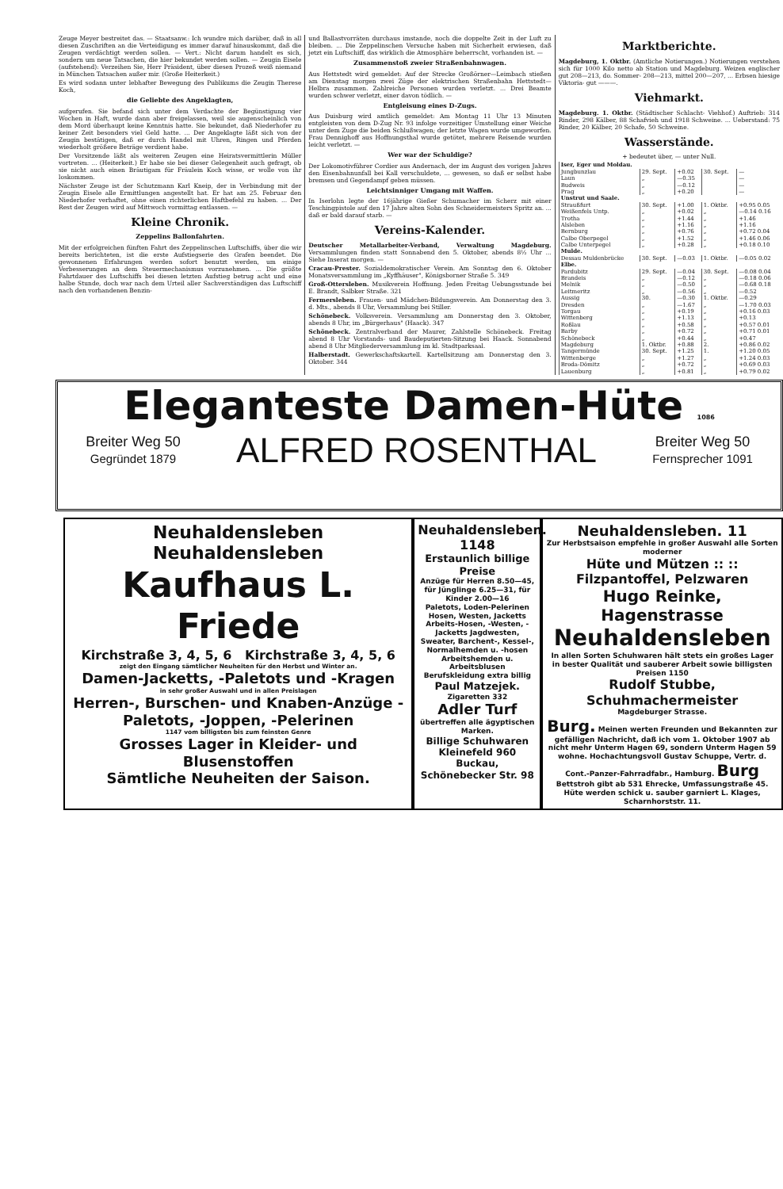Zeuge Meyer bestreitet das. — Staatsanw.: Ich wundre mich darüber, daß in all diesen Zuschriften an die Verteidigung es immer darauf hinauskommt, daß die Zeugen verdächtigt werden sollen. — Vert.: Nicht darum handelt es sich, sondern um neue Tatsachen, die hier bekundet werden sollen. — Zeugin Eisele (aufstehend): Verzeihen Sie, Herr Präsident, über diesen Prozeß weiß niemand in München Tatsachen außer mir. (Große Heiterkeit.)
Es wird sodann unter lebhafter Bewegung des Publikums die Zeugin Therese Koch,
die Geliebte des Angeklagten,
aufgerufen. Sie befand sich unter dem Verdachte der Begünstigung vier Wochen in Haft, wurde dann aber freigelassen, weil sie augenscheinlich von dem Mord überhaupt keine Kenntnis hatte. Sie bekundet, daß Niederhofer zu keiner Zeit besonders viel Geld hatte. ... Der Angeklagte läßt sich von der Zeugin bestätigen, daß er durch Handel mit Uhren, Ringen und Pferden wiederholt größere Beträge verdient habe.
Der Vorsitzende läßt als weiteren Zeugen eine Heiratsvermittlerin Müller vortreten. ... (Heiterkeit.) Er habe sie bei dieser Gelegenheit auch gefragt, ob sie nicht auch einen Bräutigam für Fräulein Koch wisse, er wolle von ihr loskommen.
Nächster Zeuge ist der Schutzmann Karl Kneip, der in Verbindung mit der Zeugin Eisele alle Ermittlungen angestellt hat. Er hat am 25. Februar den Niederhofer verhaftet, ohne einen richterlichen Haftbefehl zu haben. ... Der Rest der Zeugen wird auf Mittwoch vormittag entlassen. —
Kleine Chronik.
Zeppelins Ballonfahrten.
Mit der erfolgreichen fünften Fahrt des Zeppelinschen Luftschiffs, über die wir bereits berichteten, ist die erste Aufstiegserie des Grafen beendet. Die gewonnenen Erfahrungen werden sofort benutzt werden, um einige Verbesserungen an dem Steuermechanismus vorzunehmen. ... Die größte Fahrtdauer des Luftschiffs bei diesen letzten Aufstieg betrug acht und eine halbe Stunde, doch war nach dem Urteil aller Sachverständigen das Luftschiff nach den vorhandenen Benzin-
und Ballastvorräten durchaus imstande, noch die doppelte Zeit in der Luft zu bleiben. ... Die Zeppelinschen Versuche haben mit Sicherheit erwiesen, daß jetzt ein Luftschiff, das wirklich die Atmosphäre beherrscht, vorhanden ist. —
Zusammenstoß zweier Straßenbahnwagen.
Aus Hettstedt wird gemeldet: Auf der Strecke Großörner—Leimbach stießen am Dienstag morgen zwei Züge der elektrischen Straßenbahn Hettstedt—Helbra zusammen. Zahlreiche Personen wurden verletzt. ... Drei Beamte wurden schwer verletzt, einer davon tödlich. —
Entgleisung eines D-Zugs.
Aus Duisburg wird amtlich gemeldet: Am Montag 11 Uhr 13 Minuten entgleisten von dem D-Zug Nr. 93 infolge vorzeitiger Umstellung einer Weiche unter dem Zuge die beiden Schlußwagen; der letzte Wagen wurde umgeworfen. Frau Dennighoff aus Hoffnungsthal wurde getötet, mehrere Reisende wurden leicht verletzt. —
Wer war der Schuldige?
Der Lokomotivführer Cordier aus Andernach, der im August des vorigen Jahres den Eisenbahnunfall bei Kall verschuldete, ... gewesen, so daß er selbst habe bremsen und Gegendampf geben müssen.
Leichtsinniger Umgang mit Waffen.
In Iserlohn legte der 16jährige Gießer Schumacher im Scherz mit einer Teschingpistole auf den 17 Jahre alten Sohn des Schneidermeisters Spritz an. ... daß er bald darauf starb. —
Vereins-Kalender.
Deutscher Metallarbeiter-Verband, Verwaltung Magdeburg. Versammlungen finden statt Sonnabend den 5. Oktober, abends 8½ Uhr ... Siehe Inserat morgen. —
Cracau-Prester. Sozialdemokratischer Verein. Am Sonntag den 6. Oktober Monatsversammlung im „Kyffhäuser", Königsborner Straße 5. 349
Groß-Ottersleben. Musikverein Hoffnung. Jeden Freitag Uebungsstunde bei E. Brandt, Salbker Straße. 321
Fermersleben. Frauen- und Mädchen-Bildungsverein. Am Donnerstag den 3. d. Mts., abends 8 Uhr, Versammlung bei Stiller.
Schönebeck. Volksverein. Versammlung am Donnerstag den 3. Oktober, abends 8 Uhr, im „Bürgerhaus" (Haack). 347
Schönebeck. Zentralverband der Maurer, Zahlstelle Schönebeck. Freitag abend 8 Uhr Vorstands- und Baudeputierten-Sitzung bei Haack. Sonnabend abend 8 Uhr Mitgliederversammlung im kl. Stadtparksaal.
Halberstadt. Gewerkschaftskartell. Kartellsitzung am Donnerstag den 3. Oktober. 344
Marktberichte.
Magdeburg, 1. Oktbr. (Amtliche Notierungen.) Notierungen verstehen sich für 1000 Kilo netto ab Station und Magdeburg. Weizen englischer gut 208—213, do. Sommer- 208—213, mittel 200—207, ... Erbsen hiesige Viktoria- gut ———.
Viehmarkt.
Magdeburg. 1. Oktbr. (Städtischer Schlacht- Viehhof.) Auftrieb: 314 Rinder, 298 Kälber, 88 Schafvieh und 1918 Schweine. ... Ueberstand: 75 Rinder, 20 Kälber, 20 Schafe, 50 Schweine.
Wasserstände.
+ bedeutet über, — unter Null.
| Iser, Eger und Moldau. | | | | |
| --- | --- | --- | --- | --- |
| Jungbunzlau | 29. Sept. | +0.02 | 30. Sept. | — |
| Laun | „ | —0.35 | | — |
| Budweis | „ | —0.12 | | — |
| Prag | „ | +0.20 | | — |
| Unstrut und Saale. | | | | |
| Straußfurt | 30. Sept. | +1.00 | 1. Oktbr. | +0.95 0.05 |
| Weißenfels Untp. | „ | +0.02 | „ | —0.14 0.16 |
| Trotha | „ | +1.44 | „ | +1.46 |
| Alsleben | „ | +1.16 | „ | +1.16 |
| Bernburg | „ | +0.76 | „ | +0.72 0.04 |
| Calbe Oberpegel | „ | +1.52 | „ | +1.46 0.06 |
| Calbe Unterpegel | „ | +0.28 | „ | +0.18 0.10 |
| Mulde. | | | | |
| Dessau Muldenbrücke | 30. Sept. | —0.03 | 1. Oktbr. | —0.05 0.02 |
| Elbe. | | | | |
| Pardubitz | 29. Sept. | —0.04 | 30. Sept. | —0.08 0.04 |
| Brandeis | „ | —0.12 | „ | —0.18 0.06 |
| Melnik | „ | —0.50 | „ | —0.68 0.18 |
| Leitmeritz | „ | —0.56 | „ | —0.52 |
| Aussig | 30. | —0.30 | 1. Oktbr. | —0.29 |
| Dresden | „ | —1.67 | „ | —1.70 0.03 |
| Torgau | „ | +0.19 | „ | +0.16 0.03 |
| Wittenberg | „ | +1.13 | „ | +0.13 |
| Roßlau | „ | +0.58 | „ | +0.57 0.01 |
| Barby | „ | +0.72 | „ | +0.71 0.01 |
| Schönebeck | „ | +0.44 | „ | +0.47 |
| Magdeburg | 1. Oktbr. | +0.88 | 2. | +0.86 0.02 |
| Tangermünde | 30. Sept. | +1.25 | 1. | +1.20 0.05 |
| Wittenberge | „ | +1.27 | „ | +1.24 0.03 |
| Broda-Dömitz | „ | +0.72 | „ | +0.69 0.03 |
| Lauenburg | „ | +0.81 | „ | +0.79 0.02 |
Eleganteste Damen-Hüte 1086
Breiter Weg 50
Gegründet 1879
ALFRED ROSENTHAL
Breiter Weg 50
Fernsprecher 1091
Neuhaldensleben Neuhaldensleben
Kaufhaus L. Friede
Kirchstraße 3, 4, 5, 6 Kirchstraße 3, 4, 5, 6
zeigt den Eingang sämtlicher Neuheiten für den Herbst und Winter an.
Damen-Jacketts, -Paletots und -Kragen
in sehr großer Auswahl und in allen Preislagen
Herren-, Burschen- und Knaben-Anzüge -Paletots, -Joppen, -Pelerinen
1147 vom billigsten bis zum feinsten Genre
Grosses Lager in Kleider- und Blusenstoffen
Sämtliche Neuheiten der Saison.
Neuhaldensleben. 1148
Erstaunlich billige Preise
Anzüge für Herren 8.50—45, für Jünglinge 6.25—31, für Kinder 2.00—16
Paletots, Loden-Pelerinen Hosen, Westen, Jacketts Arbeits-Hosen, -Westen, -Jacketts Jagdwesten, Sweater, Barchent-, Kessel-, Normalhemden u. -hosen Arbeitshemden u. Arbeitsblusen Berufskleidung extra billig
Paul Matzejek.
Zigaretten 332
Adler Turf
übertreffen alle ägyptischen Marken.
Billige Schuhwaren Kleinefeld 960 Buckau, Schönebecker Str. 98
Neuhaldensleben. 11
Zur Herbstsaison empfehle in großer Auswahl alle Sorten moderner
Hüte und Mützen :: :: Filzpantoffel, Pelzwaren
Hugo Reinke, Hagenstrasse
Neuhaldensleben
In allen Sorten Schuhwaren hält stets ein großes Lager in bester Qualität und sauberer Arbeit sowie billigsten Preisen 1150
Rudolf Stubbe, Schuhmachermeister
Magdeburger Strasse.
Burg. Meinen werten Freunden und Bekannten zur gefälligen Nachricht, daß ich vom 1. Oktober 1907 ab nicht mehr Unterm Hagen 69, sondern Unterm Hagen 59 wohne. Hochachtungsvoll Gustav Schuppe, Vertr. d. Cont.-Panzer-Fahrradfabr., Hamburg. Burg
Bettstroh gibt ab 531 Ehrecke, Umfassungstraße 45. Hüte werden schick u. sauber garniert L. Klages, Scharnhorststr. 11.